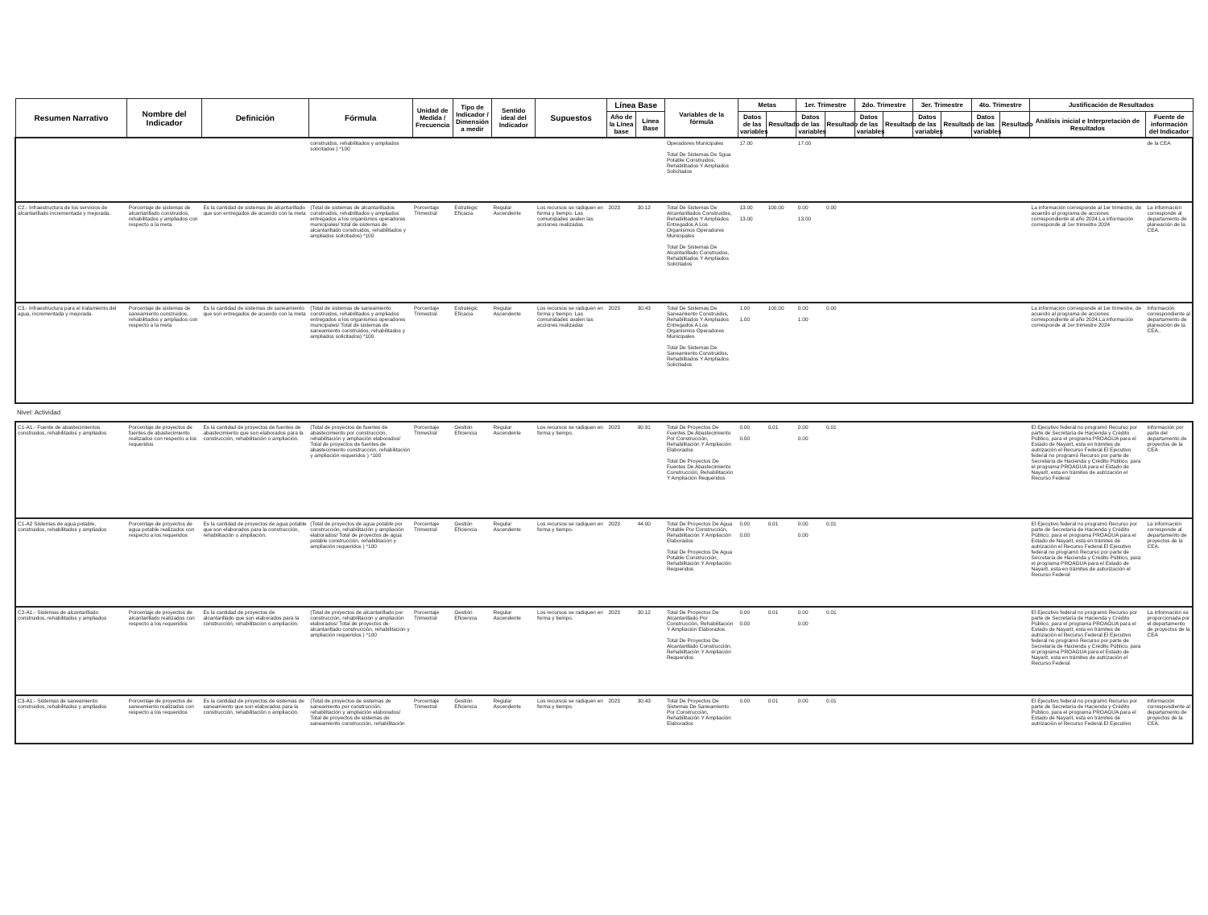| Resumen Narrativo | Nombre del Indicador | Definición | Fórmula | Unidad de Medida / Frecuencia | Tipo de Indicador / Dimensión a medir | Sentido ideal del Indicador | Supuestos | Línea Base | | Variables de la fórmula | Metas | | 1er. Trimestre | | 2do. Trimestre | | 3er. Trimestre | | 4to. Trimestre | | Justificación de Resultados | |
| --- | --- | --- | --- | --- | --- | --- | --- | --- | --- | --- | --- | --- | --- | --- | --- | --- | --- | --- | --- | --- | --- | --- |
| | | | | | | | | Año de la Línea base | Línea Base | | Datos de las variables | Resultado | Datos de las variables | Resultado | Datos de las variables | Resultado | Datos de las variables | Resultado | Datos de las variables | Resultado | Análisis inicial e Interpretación de Resultados | Fuente de información del Indicador |
| | | | construidos, rehabilitados y ampliados solicitados ) *100 | | | | | | | Operadores Municipales Total De Sistemas De Sgua Potable Construidos, Rehabilitados Y Ampliados Solicitados | 17.00 | | 17.00 | | | | | | | | | de la CEA |
| C2.- Infraestructura de los servicios de alcantarillado incrementada y mejorada. | Porcentaje de sistemas de alcantarillado construidos, rehabilitados y ampliados con respecto a la meta | Es la cantidad de sistemas de alcantarillado que son entregados de acuerdo con la meta | (Total de sistemas de alcantarillados construidos, rehabilitados y ampliados entregados a los organismos operadores municipales/ total de sistemas de alcantarillado construidos, rehabilitados y ampliados solicitados) *100 | Porcentaje Trimestral | Estratégic Eficacia | Regular Ascendente | Los recursos se radiquen en forma y tiempo. Las comunidades avalen las acciones realizadas. | 2023 | 30.12 | Total De Sistemas De Alcantarillados Construidos, Rehabilitados Y Ampliados Entregados A Los Organismos Operadores Municipales Total De Sistemas De Alcantarillado Construidos, Rehabilitados Y Ampliados Solicitados | 13.00 13.00 | 100.00 | 0.00 13.00 | 0.00 | | | | | | | La información corresponde al 1er trimestre, de acuerdo al programa de acciones correspondiente al año 2024.La información corresponde al 1er trimestre 2024 | La información corresponde al departamento de planeación de la CEA. |
| C3.- Infraestructura para el tratamiento del agua, incrementada y mejorada. | Porcentaje de sistemas de saneamiento construidos, rehabilitados y ampliados con respecto a la meta | Es la cantidad de sistemas de saneamiento que son entregados de acuerdo con la meta | (Total de sistemas de saneamiento construidos, rehabilitados y ampliados entregados a los organismos operadores municipales/ Total de sistemas de saneamiento construidos, rehabilitados y ampliados solicitados) *100 | Porcentaje Trimestral | Estratégic Eficacia | Regular Ascendente | Los recursos se radiquen en forma y tiempo. Las comunidades avalen las acciones realizadas | 2023 | 30.43 | Total De Sistemas De Saneamiento Construidos, Rehabilitados Y Ampliados Entregados A Los Organismos Operadores Municipales Total De Sistemas De Saneamiento Construidos, Rehabilitados Y Ampliados Solicitados | 1.00 1.00 | 100.00 | 0.00 1.00 | 0.00 | | | | | | | La información corresponde al 1er trimestre, de acuerdo al programa de acciones correspondiente al año 2024.La información corresponde al 1er trimestre 2024 | Información correspondiente al departamento de planeación de la CEA.. |
| Nivel: Actividad | | | | | | | | | | | | | | | | | | | | | | |
| C1-A1.- Fuente de abastecimientos construidos, rehabilitados y ampliados | Porcentaje de proyectos de fuentes de abastecimiento realizados con respecto a los requeridos | Es la cantidad de proyectos de fuentes de abastecimiento que son elaborados para la construcción, rehabilitación o ampliación. | (Total de proyectos de fuentes de abastecimiento por construcción, rehabilitación y ampliación elaborados/ Total de proyectos de fuentes de abastecimiento construcción, rehabilitación y ampliación requeridos ) *100 | Porcentaje Trimestral | Gestión Eficiencia | Regular Ascendente | Los recursos se radiquen en forma y tiempo. | 2023 | 90.91 | Total De Proyectos De Fuentes De Abastecimiento Por Construcción, Rehabilitación Y Ampliación Elaborados Total De Proyectos De Fuentes De Abastecimiento Construcción, Rehabilitación Y Ampliación Requeridos | 0.00 0.00 | 0.01 | 0.00 0.00 | 0.01 | | | | | | | El Ejecutivo federal no programó Recurso por parte de Secretaría de Hacienda y Crédito Público, para el programa PROAGUA para el Estado de Nayarit, esta en trámites de autrización el Recurso Federal.El Ejecutivo federal no programó Recurso por parte de Secretaría de Hacienda y Crédito Público, para el programa PROAGUA para el Estado de Nayarit, esta en trámites de autrización el Recurso Federal | Información por parte del departamento de proyectos de la CEA |
| C1-A2 Sistemas de agua potable, construidos, rehabilitados y ampliados | Porcentaje de proyectos de agua potable realizados con respecto a los requeridos | Es la cantidad de proyectos de agua potable que son elaborados para la construcción, rehabilitación o ampliación. | (Total de proyectos de agua potable por construcción, rehabilitación y ampliación elaborados/ Total de proyectos de agua potable construcción, rehabilitación y ampliación requeridos ) *100 | Porcentaje Trimestral | Gestión Eficiencia | Regular Ascendente | Los recursos se radiquen en forma y tiempo. | 2023 | 44.00 | Total De Proyectos De Agua Potable Por Construcción, Rehabilitación Y Ampliación Elaborados Total De Proyectos De Agua Potable Construcción, Rehabilitación Y Ampliación Requeridos | 0.00 0.00 | 0.01 | 0.00 0.00 | 0.01 | | | | | | | El Ejecutivo federal no programó Recurso por parte de Secretaría de Hacienda y Crédito Público, para el programa PROAGUA para el Estado de Nayarit, esta en trámites de autrización el Recurso Federal.El Ejecutivo federal no programó Recurso por parte de Secretaría de Hacienda y Crédito Público, para el programa PROAGUA para el Estado de Nayarit, esta en trámites de autorización el Recurso Federal | La información corresponde al departamento de proyectos de la CEA. |
| C2-A1.- Sistemas de alcantarillado construidos, rehabilitados y ampliados | Porcentaje de proyectos de alcantarillado realizados con respecto a los requeridos | Es la cantidad de proyectos de alcantarillado que son elaborados para la construcción, rehabilitación o ampliación. | (Total de proyectos de alcantarillado por construcción, rehabilitación y ampliación elaborados/ Total de proyectos de alcantarillado construcción, rehabilitación y ampliación requeridos ) *100 | Porcentaje Trimestral | Gestión Eficiencia | Regular Ascendente | Los recursos se radiquen en forma y tiempo. | 2023 | 30.12 | Total De Proyectos De Alcantarillado Por Construcción, Rehabilitación Y Ampliación Elaborados Total De Proyectos De Alcantarillado Construcción, Rehabilitación Y Ampliación Requeridos | 0.00 0.00 | 0.01 | 0.00 0.00 | 0.01 | | | | | | | El Ejecutivo federal no programó Recurso por parte de Secretaría de Hacienda y Crédito Público, para el programa PROAGUA para el Estado de Nayarit, esta en trámites de autrización el Recurso Federal.El Ejecutivo federal no programó Recurso por parte de Secretaría de Hacienda y Crédito Público, para el programa PROAGUA para el Estado de Nayarit, esta en trámites de autrización el Recurso Federal | La información es proporcionada por el departamento de proyectos de la CEA |
| C3-A1.- Sistemas de saneamiento construidos, rehabilitados y ampliados | Porcentaje de proyectos de saneamiento realizados con respecto a los requeridos | Es la cantidad de proyectos de sistemas de saneamiento que son elaborados para la construcción, rehabilitación o ampliación. | (Total de proyectos de sistemas de saneamiento por construcción, rehabilitación y ampliación elaborados/ Total de proyectos de sistemas de saneamiento construcción, rehabilitación | Porcentaje Trimestral | Gestión Eficiencia | Regular Ascendente | Los recursos se radiquen en forma y tiempo. | 2023 | 30.43 | Total De Proyectos De Sistemas De Saneamiento Por Construcción, Rehabilitación Y Ampliación Elaborados | 0.00 | 0.01 | 0.00 | 0.01 | | | | | | | El Ejecutivo federal no programó Recurso por parte de Secretaría de Hacienda y Crédito Público, para el programa PROAGUA para el Estado de Nayarit, esta en trámites de autrización el Recurso Federal.El Ejecutivo | Información correspondiente al departamento de proyectos de la CEA. |